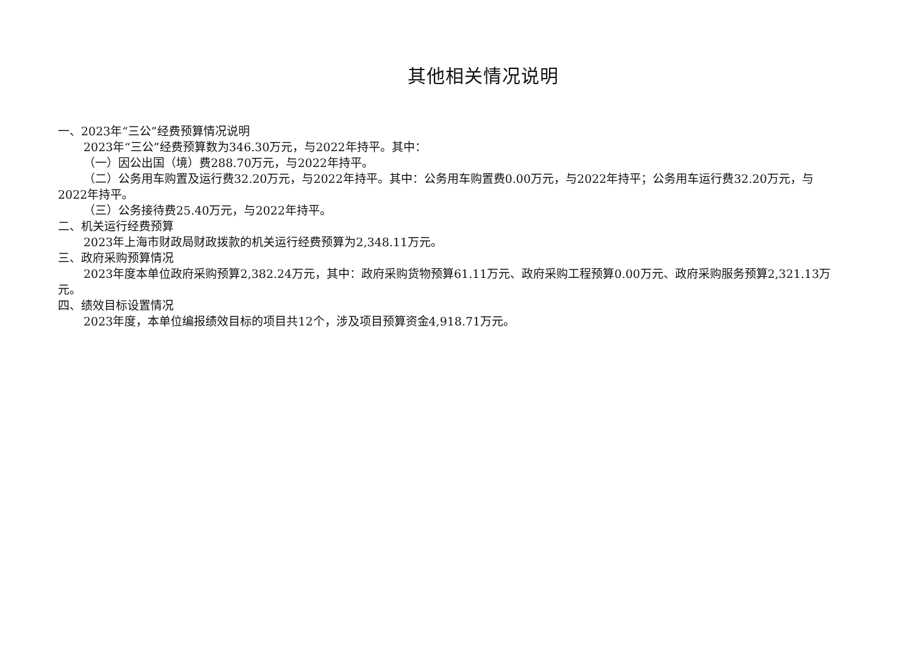其他相关情况说明
一、2023年“三公”经费预算情况说明
2023年“三公”经费预算数为346.30万元，与2022年持平。其中：
（一）因公出国（境）费288.70万元，与2022年持平。
（二）公务用车购置及运行费32.20万元，与2022年持平。其中：公务用车购置费0.00万元，与2022年持平；公务用车运行费32.20万元，与2022年持平。
（三）公务接待费25.40万元，与2022年持平。
二、机关运行经费预算
2023年上海市财政局财政拨款的机关运行经费预算为2,348.11万元。
三、政府采购预算情况
2023年度本单位政府采购预算2,382.24万元，其中：政府采购货物预算61.11万元、政府采购工程预算0.00万元、政府采购服务预算2,321.13万元。
四、绩效目标设置情况
2023年度，本单位编报绩效目标的项目共12个，涉及项目预算资金4,918.71万元。